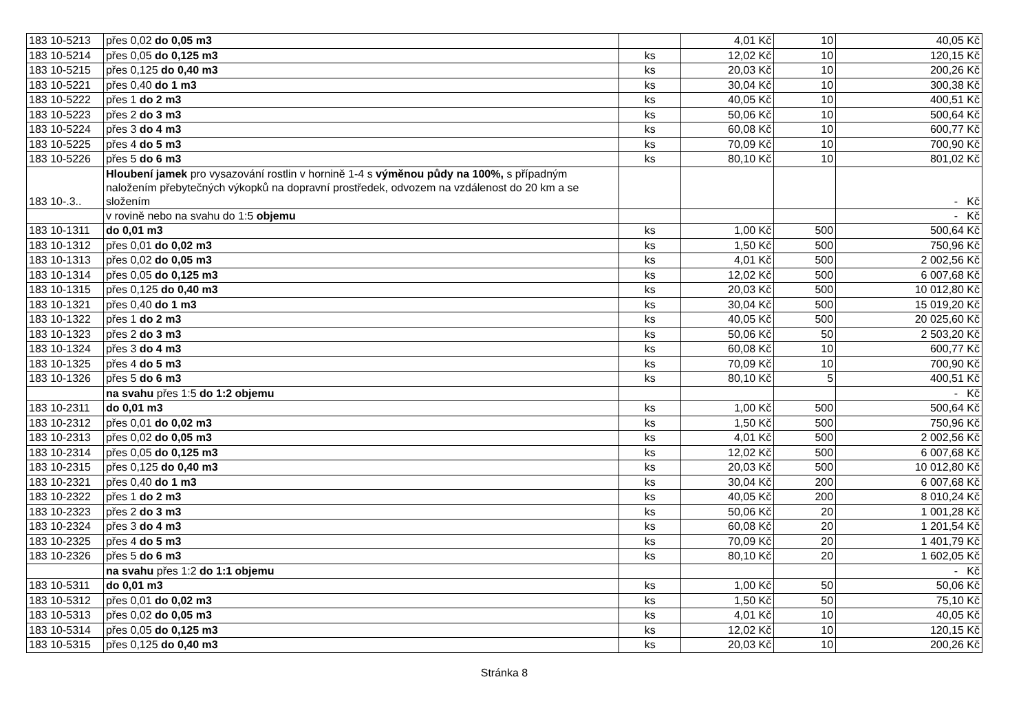| 183 10-5213 | přes 0,02 do 0,05 m3 | | 4,01 Kč | 10 | 40,05 Kč |
| 183 10-5214 | přes 0,05 do 0,125 m3 | ks | 12,02 Kč | 10 | 120,15 Kč |
| 183 10-5215 | přes 0,125 do 0,40 m3 | ks | 20,03 Kč | 10 | 200,26 Kč |
| 183 10-5221 | přes 0,40 do 1 m3 | ks | 30,04 Kč | 10 | 300,38 Kč |
| 183 10-5222 | přes 1 do 2 m3 | ks | 40,05 Kč | 10 | 400,51 Kč |
| 183 10-5223 | přes 2 do 3 m3 | ks | 50,06 Kč | 10 | 500,64 Kč |
| 183 10-5224 | přes 3 do 4 m3 | ks | 60,08 Kč | 10 | 600,77 Kč |
| 183 10-5225 | přes 4 do 5 m3 | ks | 70,09 Kč | 10 | 700,90 Kč |
| 183 10-5226 | přes 5 do 6 m3 | ks | 80,10 Kč | 10 | 801,02 Kč |
| 183 10-.3.. | Hloubení jamek pro vysazování rostlin v hornině 1-4 s výměnou půdy na 100%, s případným naložením přebytečných výkopků na dopravní prostředek, odvozem na vzdálenost do 20 km a se složením | | | | - Kč |
| | v rovině nebo na svahu do 1:5 objemu | | | | - Kč |
| 183 10-1311 | do 0,01 m3 | ks | 1,00 Kč | 500 | 500,64 Kč |
| 183 10-1312 | přes 0,01 do 0,02 m3 | ks | 1,50 Kč | 500 | 750,96 Kč |
| 183 10-1313 | přes 0,02 do 0,05 m3 | ks | 4,01 Kč | 500 | 2 002,56 Kč |
| 183 10-1314 | přes 0,05 do 0,125 m3 | ks | 12,02 Kč | 500 | 6 007,68 Kč |
| 183 10-1315 | přes 0,125 do 0,40 m3 | ks | 20,03 Kč | 500 | 10 012,80 Kč |
| 183 10-1321 | přes 0,40 do 1 m3 | ks | 30,04 Kč | 500 | 15 019,20 Kč |
| 183 10-1322 | přes 1 do 2 m3 | ks | 40,05 Kč | 500 | 20 025,60 Kč |
| 183 10-1323 | přes 2 do 3 m3 | ks | 50,06 Kč | 50 | 2 503,20 Kč |
| 183 10-1324 | přes 3 do 4 m3 | ks | 60,08 Kč | 10 | 600,77 Kč |
| 183 10-1325 | přes 4 do 5 m3 | ks | 70,09 Kč | 10 | 700,90 Kč |
| 183 10-1326 | přes 5 do 6 m3 | ks | 80,10 Kč | 5 | 400,51 Kč |
| | na svahu přes 1:5 do 1:2 objemu | | | | - Kč |
| 183 10-2311 | do 0,01 m3 | ks | 1,00 Kč | 500 | 500,64 Kč |
| 183 10-2312 | přes 0,01 do 0,02 m3 | ks | 1,50 Kč | 500 | 750,96 Kč |
| 183 10-2313 | přes 0,02 do 0,05 m3 | ks | 4,01 Kč | 500 | 2 002,56 Kč |
| 183 10-2314 | přes 0,05 do 0,125 m3 | ks | 12,02 Kč | 500 | 6 007,68 Kč |
| 183 10-2315 | přes 0,125 do 0,40 m3 | ks | 20,03 Kč | 500 | 10 012,80 Kč |
| 183 10-2321 | přes 0,40 do 1 m3 | ks | 30,04 Kč | 200 | 6 007,68 Kč |
| 183 10-2322 | přes 1 do 2 m3 | ks | 40,05 Kč | 200 | 8 010,24 Kč |
| 183 10-2323 | přes 2 do 3 m3 | ks | 50,06 Kč | 20 | 1 001,28 Kč |
| 183 10-2324 | přes 3 do 4 m3 | ks | 60,08 Kč | 20 | 1 201,54 Kč |
| 183 10-2325 | přes 4 do 5 m3 | ks | 70,09 Kč | 20 | 1 401,79 Kč |
| 183 10-2326 | přes 5 do 6 m3 | ks | 80,10 Kč | 20 | 1 602,05 Kč |
| | na svahu přes 1:2 do 1:1 objemu | | | | - Kč |
| 183 10-5311 | do 0,01 m3 | ks | 1,00 Kč | 50 | 50,06 Kč |
| 183 10-5312 | přes 0,01 do 0,02 m3 | ks | 1,50 Kč | 50 | 75,10 Kč |
| 183 10-5313 | přes 0,02 do 0,05 m3 | ks | 4,01 Kč | 10 | 40,05 Kč |
| 183 10-5314 | přes 0,05 do 0,125 m3 | ks | 12,02 Kč | 10 | 120,15 Kč |
| 183 10-5315 | přes 0,125 do 0,40 m3 | ks | 20,03 Kč | 10 | 200,26 Kč |
Stránka 8